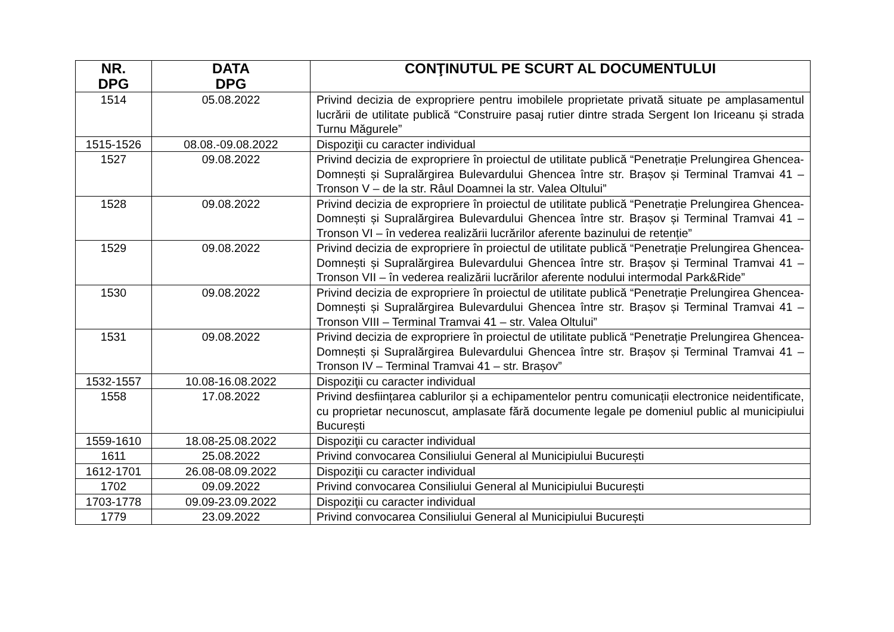| NR. DPG | DATA DPG | CONŢINUTUL PE SCURT AL DOCUMENTULUI |
| --- | --- | --- |
| 1514 | 05.08.2022 | Privind decizia de expropriere pentru imobilele proprietate privată situate pe amplasamentul lucrării de utilitate publică “Construire pasaj rutier dintre strada Sergent Ion Iriceanu și strada Turnu Măgurele” |
| 1515-1526 | 08.08.-09.08.2022 | Dispoziţii cu caracter individual |
| 1527 | 09.08.2022 | Privind decizia de expropriere în proiectul de utilitate publică “Penetrație Prelungirea Ghencea-Domnești și Supralărgirea Bulevardului Ghencea între str. Brașov și Terminal Tramvai 41 – Tronson V – de la str. Râul Doamnei la str. Valea Oltului” |
| 1528 | 09.08.2022 | Privind decizia de expropriere în proiectul de utilitate publică “Penetrație Prelungirea Ghencea-Domnești și Supralărgirea Bulevardului Ghencea între str. Brașov și Terminal Tramvai 41 – Tronson VI – în vederea realizării lucrărilor aferente bazinului de retenție” |
| 1529 | 09.08.2022 | Privind decizia de expropriere în proiectul de utilitate publică “Penetrație Prelungirea Ghencea-Domnești și Supralărgirea Bulevardului Ghencea între str. Brașov și Terminal Tramvai 41 – Tronson VII – în vederea realizării lucrărilor aferente nodului intermodal Park&Ride” |
| 1530 | 09.08.2022 | Privind decizia de expropriere în proiectul de utilitate publică “Penetrație Prelungirea Ghencea-Domnești și Supralărgirea Bulevardului Ghencea între str. Brașov și Terminal Tramvai 41 – Tronson VIII – Terminal Tramvai 41 – str. Valea Oltului” |
| 1531 | 09.08.2022 | Privind decizia de expropriere în proiectul de utilitate publică “Penetrație Prelungirea Ghencea-Domnești și Supralărgirea Bulevardului Ghencea între str. Brașov și Terminal Tramvai 41 – Tronson IV – Terminal Tramvai 41 – str. Brașov” |
| 1532-1557 | 10.08-16.08.2022 | Dispoziţii cu caracter individual |
| 1558 | 17.08.2022 | Privind desființarea cablurilor și a echipamentelor pentru comunicații electronice neidentificate, cu proprietar necunoscut, amplasate fără documente legale pe domeniul public al municipiului București |
| 1559-1610 | 18.08-25.08.2022 | Dispoziţii cu caracter individual |
| 1611 | 25.08.2022 | Privind convocarea Consiliului General al Municipiului București |
| 1612-1701 | 26.08-08.09.2022 | Dispoziţii cu caracter individual |
| 1702 | 09.09.2022 | Privind convocarea Consiliului General al Municipiului București |
| 1703-1778 | 09.09-23.09.2022 | Dispoziţii cu caracter individual |
| 1779 | 23.09.2022 | Privind convocarea Consiliului General al Municipiului București |